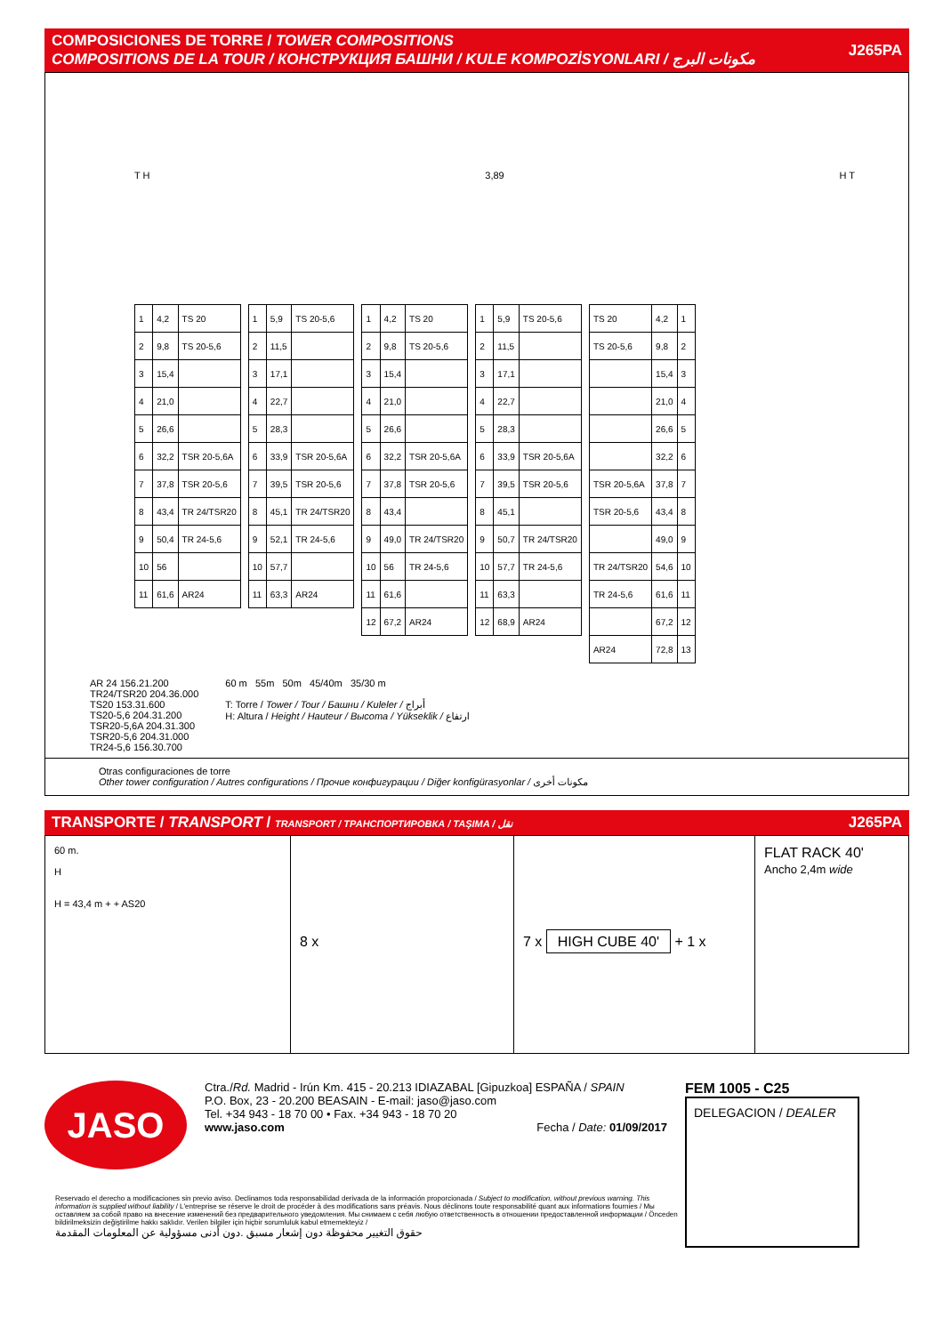COMPOSICIONES DE TORRE / TOWER COMPOSITIONS
COMPOSITIONS DE LA TOUR / КОНСТРУКЦИЯ БАШНИ / KULE KOMPOZİSYONLARI / مكونات البرج
J265PA
T H 3,89 H T
| 1 | 4,2 | TS 20 |
| 2 | 9,8 | TS 20-5,6 |
| 3 | 15,4 | |
| 4 | 21,0 | |
| 5 | 26,6 | |
| 6 | 32,2 | TSR 20-5,6A |
| 7 | 37,8 | TSR 20-5,6 |
| 8 | 43,4 | TR 24/TSR20 |
| 9 | 50,4 | TR 24-5,6 |
| 10 | 56 | |
| 11 | 61,6 | AR24 |
| 1 | 5,9 | TS 20-5,6 |
| 2 | 11,5 | |
| 3 | 17,1 | |
| 4 | 22,7 | |
| 5 | 28,3 | |
| 6 | 33,9 | TSR 20-5,6A |
| 7 | 39,5 | TSR 20-5,6 |
| 8 | 45,1 | TR 24/TSR20 |
| 9 | 52,1 | TR 24-5,6 |
| 10 | 57,7 | |
| 11 | 63,3 | AR24 |
| 1 | 4,2 | TS 20 |
| 2 | 9,8 | TS 20-5,6 |
| 3 | 15,4 | |
| 4 | 21,0 | |
| 5 | 26,6 | |
| 6 | 32,2 | TSR 20-5,6A |
| 7 | 37,8 | TSR 20-5,6 |
| 8 | 43,4 | |
| 9 | 49,0 | TR 24/TSR20 |
| 10 | 56 | TR 24-5,6 |
| 11 | 61,6 | |
| 12 | 67,2 | AR24 |
| 1 | 5,9 | TS 20-5,6 |
| 2 | 11,5 | |
| 3 | 17,1 | |
| 4 | 22,7 | |
| 5 | 28,3 | |
| 6 | 33,9 | TSR 20-5,6A |
| 7 | 39,5 | TSR 20-5,6 |
| 8 | 45,1 | |
| 9 | 50,7 | TR 24/TSR20 |
| 10 | 57,7 | TR 24-5,6 |
| 11 | 63,3 | |
| 12 | 68,9 | AR24 |
| TS 20 | 4,2 | 1 |
| TS 20-5,6 | 9,8 | 2 |
| | 15,4 | 3 |
| | 21,0 | 4 |
| | 26,6 | 5 |
| | 32,2 | 6 |
| TSR 20-5,6A | 37,8 | 7 |
| TSR 20-5,6 | 43,4 | 8 |
| | 49,0 | 9 |
| TR 24/TSR20 | 54,6 | 10 |
| TR 24-5,6 | 61,6 | 11 |
| | 67,2 | 12 |
| AR24 | 72,8 | 13 |
AR 24 156.21.200
TR24/TSR20 204.36.000
TS20 153.31.600
TS20-5,6 204.31.200
TSR20-5,6A 204.31.300
TSR20-5,6 204.31.000
TR24-5,6 156.30.700
60 m 55m 50m 45/40m 35/30 m
T: Torre / Tower / Tour / Башни / Kuleler / أبراج
H: Altura / Height / Hauteur / Высота / Yükseklik / ارتفاع
Otras configuraciones de torre
Other tower configuration / Autres configurations / Прочие конфигурации / Diğer konfigürasyonlar / مكونات أخرى
TRANSPORTE / TRANSPORT / TRANSPORT / ТРАНСПОРТИРОВКА / TAŞIMA / نقل J265PA
60 m.
H
H = 43,4 m + + AS20
8 x 7 x HIGH CUBE 40' + 1 x
FLAT RACK 40'
Ancho 2,4m wide
JASO
Ctra./Rd. Madrid - Irún Km. 415 - 20.213 IDIAZABAL [Gipuzkoa] ESPAÑA / SPAIN
P.O. Box, 23 - 20.200 BEASAIN - E-mail: jaso@jaso.com
Tel. +34 943 - 18 70 00 • Fax. +34 943 - 18 70 20
www.jaso.com Fecha / Date: 01/09/2017
FEM 1005 - C25
DELEGACION / DEALER
Reservado el derecho a modificaciones sin previo aviso. Declinamos toda responsabilidad derivada de la información proporcionada / Subject to modification, without previous warning. This information is supplied without liability / L'entreprise se réserve le droit de procéder à des modifications sans préavis. Nous déclinons toute responsabilité quant aux informations fournies / Мы оставляем за собой право на внесение изменений без предварительного уведомления. Мы снимаем с себя любую ответственность в отношении предоставленной информации / Önceden bildirilmeksizin değiştirilme hakkı saklıdır. Verilen bilgiler için hiçbir sorumluluk kabul etmemekteyiz /
حقوق التغيير محفوظة دون إشعار مسبق .دون أدنى مسؤولية عن المعلومات المقدمة